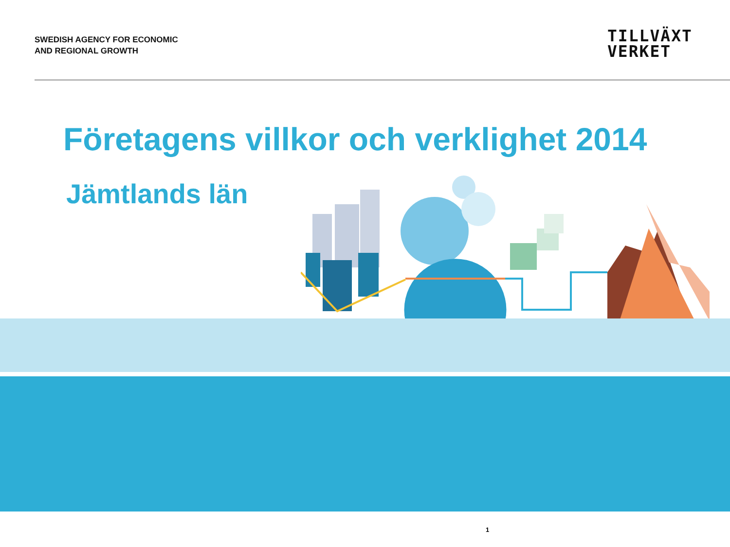SWEDISH AGENCY FOR ECONOMIC
AND REGIONAL GROWTH
TILLVÄXT
VERKET
Företagens villkor och verklighet 2014
Jämtlands län
1